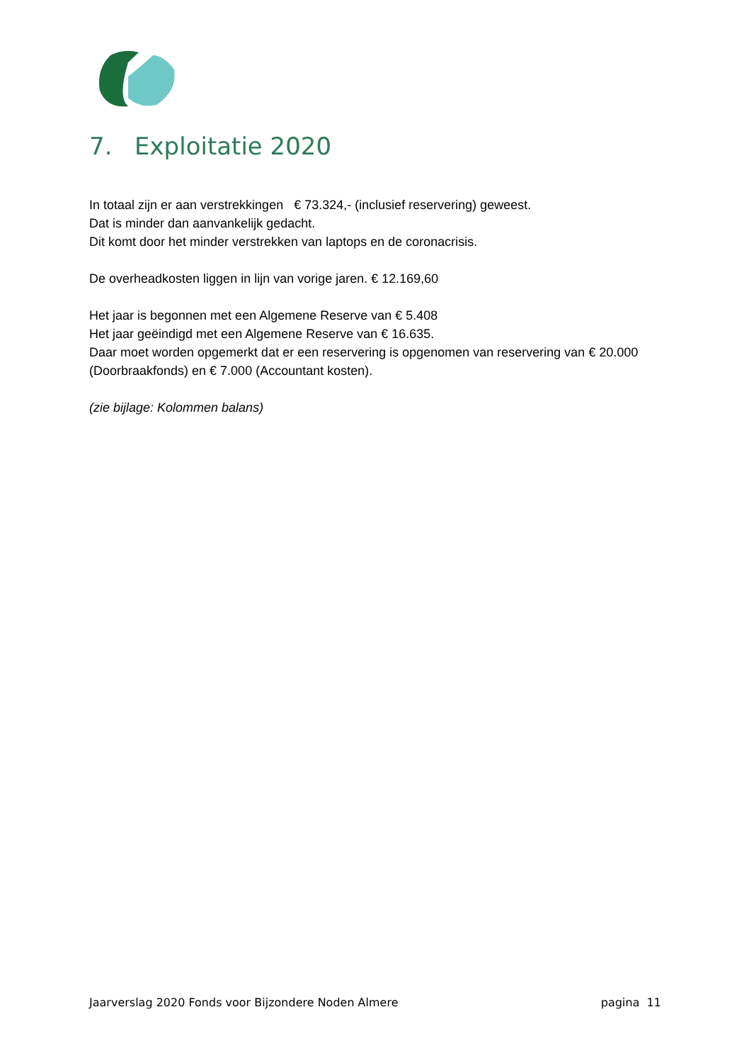7. Exploitatie 2020
In totaal zijn er aan verstrekkingen € 73.324,- (inclusief reservering) geweest.
Dat is minder dan aanvankelijk gedacht.
Dit komt door het minder verstrekken van laptops en de coronacrisis.
De overheadkosten liggen in lijn van vorige jaren. € 12.169,60
Het jaar is begonnen met een Algemene Reserve van € 5.408
Het jaar geëindigd met een Algemene Reserve van € 16.635.
Daar moet worden opgemerkt dat er een reservering is opgenomen van reservering van € 20.000 (Doorbraakfonds) en € 7.000 (Accountant kosten).
(zie bijlage: Kolommen balans)
Jaarverslag 2020 Fonds voor Bijzondere Noden Almere pagina 11